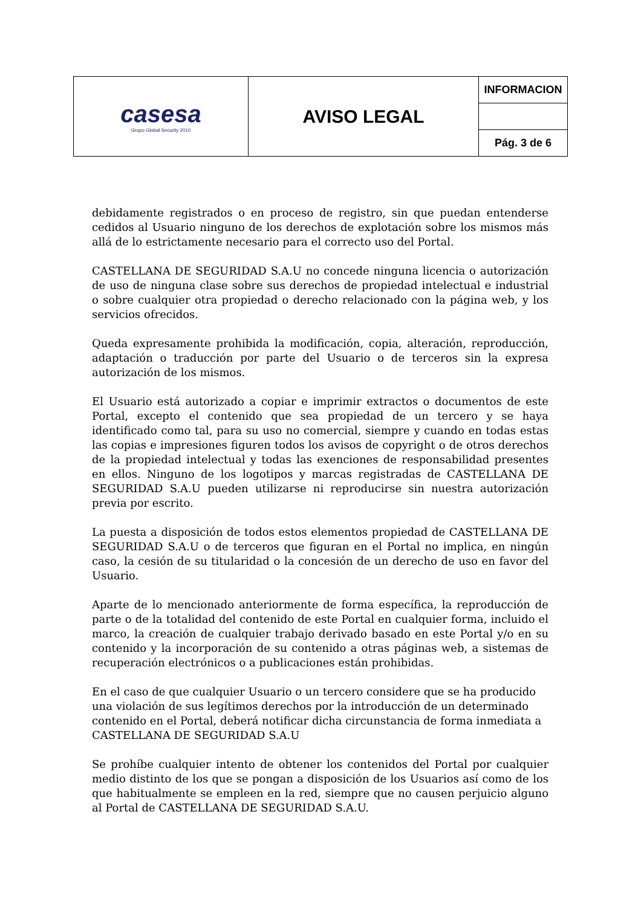| casesa Grupo Global Security 2010 | AVISO LEGAL | INFORMACION |
| | | Pág. 3 de 6 |
debidamente registrados o en proceso de registro, sin que puedan entenderse cedidos al Usuario ninguno de los derechos de explotación sobre los mismos más allá de lo estrictamente necesario para el correcto uso del Portal.
CASTELLANA DE SEGURIDAD S.A.U no concede ninguna licencia o autorización de uso de ninguna clase sobre sus derechos de propiedad intelectual e industrial o sobre cualquier otra propiedad o derecho relacionado con la página web, y los servicios ofrecidos.
Queda expresamente prohibida la modificación, copia, alteración, reproducción, adaptación o traducción por parte del Usuario o de terceros sin la expresa autorización de los mismos.
El Usuario está autorizado a copiar e imprimir extractos o documentos de este Portal, excepto el contenido que sea propiedad de un tercero y se haya identificado como tal, para su uso no comercial, siempre y cuando en todas estas las copias e impresiones figuren todos los avisos de copyright o de otros derechos de la propiedad intelectual y todas las exenciones de responsabilidad presentes en ellos. Ninguno de los logotipos y marcas registradas de CASTELLANA DE SEGURIDAD S.A.U pueden utilizarse ni reproducirse sin nuestra autorización previa por escrito.
La puesta a disposición de todos estos elementos propiedad de CASTELLANA DE SEGURIDAD S.A.U o de terceros que figuran en el Portal no implica, en ningún caso, la cesión de su titularidad o la concesión de un derecho de uso en favor del Usuario.
Aparte de lo mencionado anteriormente de forma específica, la reproducción de parte o de la totalidad del contenido de este Portal en cualquier forma, incluido el marco, la creación de cualquier trabajo derivado basado en este Portal y/o en su contenido y la incorporación de su contenido a otras páginas web, a sistemas de recuperación electrónicos o a publicaciones están prohibidas.
En el caso de que cualquier Usuario o un tercero considere que se ha producido una violación de sus legítimos derechos por la introducción de un determinado contenido en el Portal, deberá notificar dicha circunstancia de forma inmediata a
CASTELLANA DE SEGURIDAD S.A.U
Se prohíbe cualquier intento de obtener los contenidos del Portal por cualquier medio distinto de los que se pongan a disposición de los Usuarios así como de los que habitualmente se empleen en la red, siempre que no causen perjuicio alguno al Portal de CASTELLANA DE SEGURIDAD S.A.U.